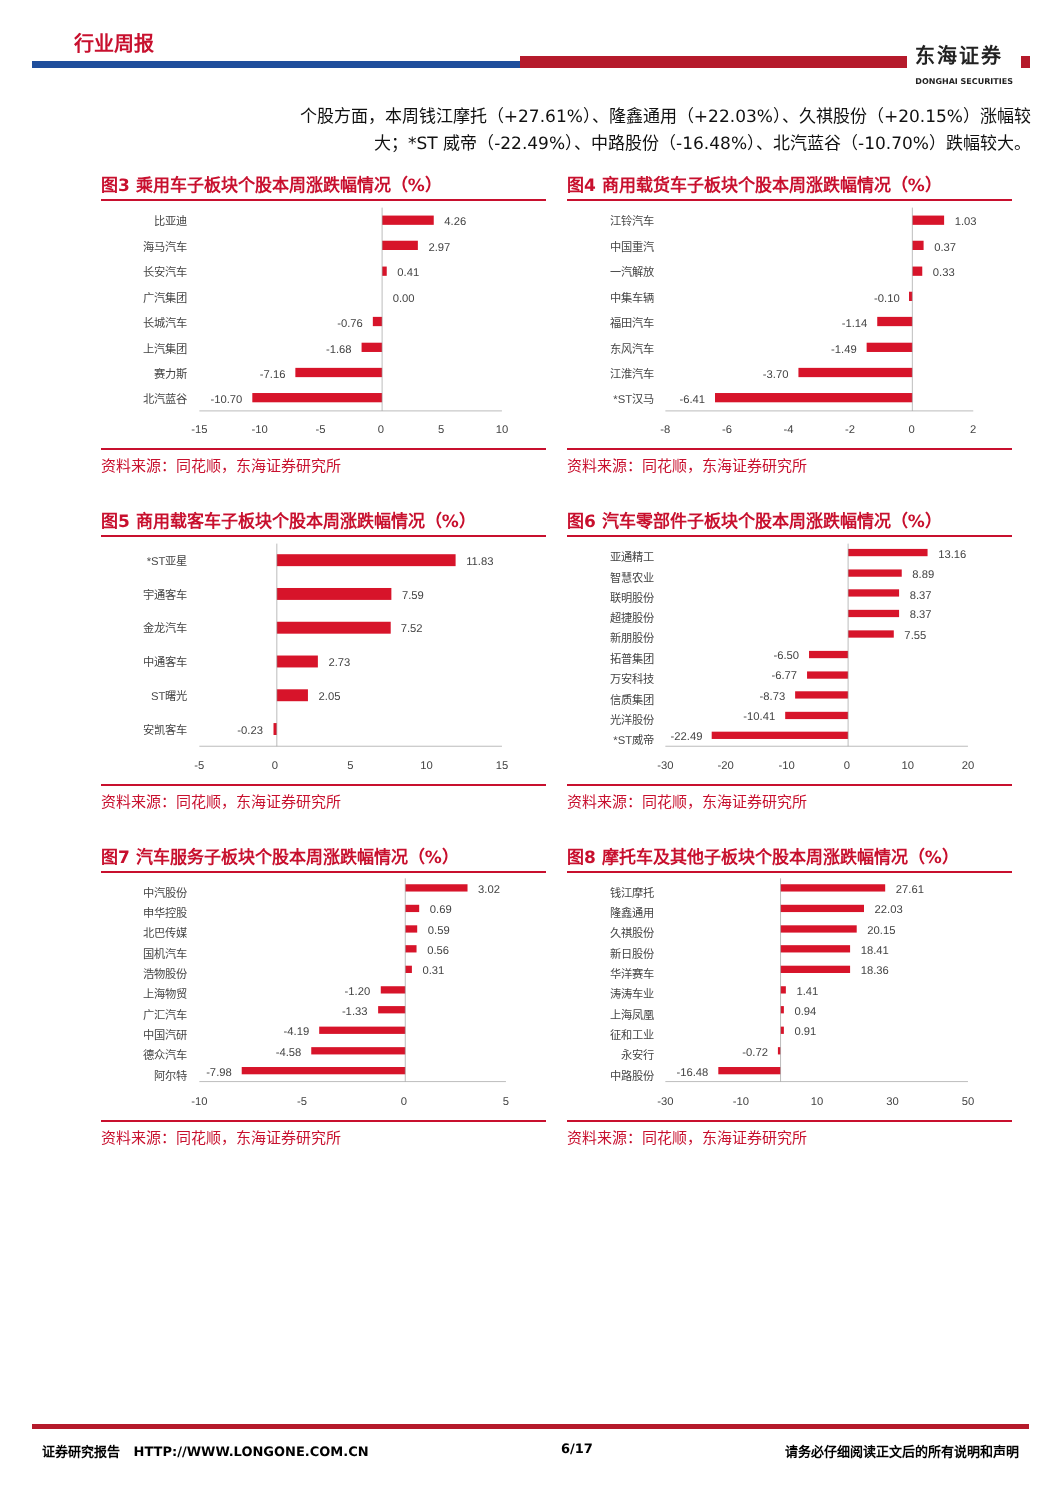行业周报 东海证券
DONGHAI SECURITIES
个股方面，本周钱江摩托（+27.61%）、隆鑫通用（+22.03%）、久祺股份（+20.15%）涨幅较大；*ST 威帝（-22.49%）、中路股份（-16.48%）、北汽蓝谷（-10.70%）跌幅较大。
图3 乘用车子板块个股本周涨跌幅情况（%）
比亚迪
海马汽车
长安汽车
广汽集团
长城汽车
上汽集团
赛力斯
北汽蓝谷
-0.76
-1.68
-7.16
-10.70
4.26
2.97
0.41
0.00
-15
-10
-5
0
5
10
资料来源：同花顺，东海证券研究所
图4 商用载货车子板块个股本周涨跌幅情况（%）
江铃汽车
中国重汽
一汽解放
中集车辆
福田汽车
东风汽车
江淮汽车
*ST汉马
-0.10
-1.14
-1.49
-3.70
-6.41
1.03
0.37
0.33
-8
-6
-4
-2
0
2
资料来源：同花顺，东海证券研究所
图5 商用载客车子板块个股本周涨跌幅情况（%）
*ST亚星
宇通客车
金龙汽车
中通客车
ST曙光
安凯客车
-0.23
11.83
7.59
7.52
2.73
2.05
-5
0
5
10
15
资料来源：同花顺，东海证券研究所
图6 汽车零部件子板块个股本周涨跌幅情况（%）
亚通精工
智慧农业
联明股份
超捷股份
新朋股份
拓普集团
万安科技
信质集团
光洋股份
*ST威帝
-6.50
-6.77
-8.73
-10.41
-22.49
13.16
8.89
8.37
8.37
7.55
-30
-20
-10
0
10
20
资料来源：同花顺，东海证券研究所
图7 汽车服务子板块个股本周涨跌幅情况（%）
中汽股份
申华控股
北巴传媒
国机汽车
浩物股份
上海物贸
广汇汽车
中国汽研
德众汽车
阿尔特
-1.20
-1.33
-4.19
-4.58
-7.98
3.02
0.69
0.59
0.56
0.31
-10
-5
0
5
资料来源：同花顺，东海证券研究所
图8 摩托车及其他子板块个股本周涨跌幅情况（%）
钱江摩托
隆鑫通用
久祺股份
新日股份
华洋赛车
涛涛车业
上海凤凰
征和工业
永安行
中路股份
-0.72
-16.48
27.61
22.03
20.15
18.41
18.36
1.41
0.94
0.91
-30
-10
10
30
50
资料来源：同花顺，东海证券研究所
证券研究报告 HTTP://WWW.LONGONE.COM.CN 6/17 请务必仔细阅读正文后的所有说明和声明